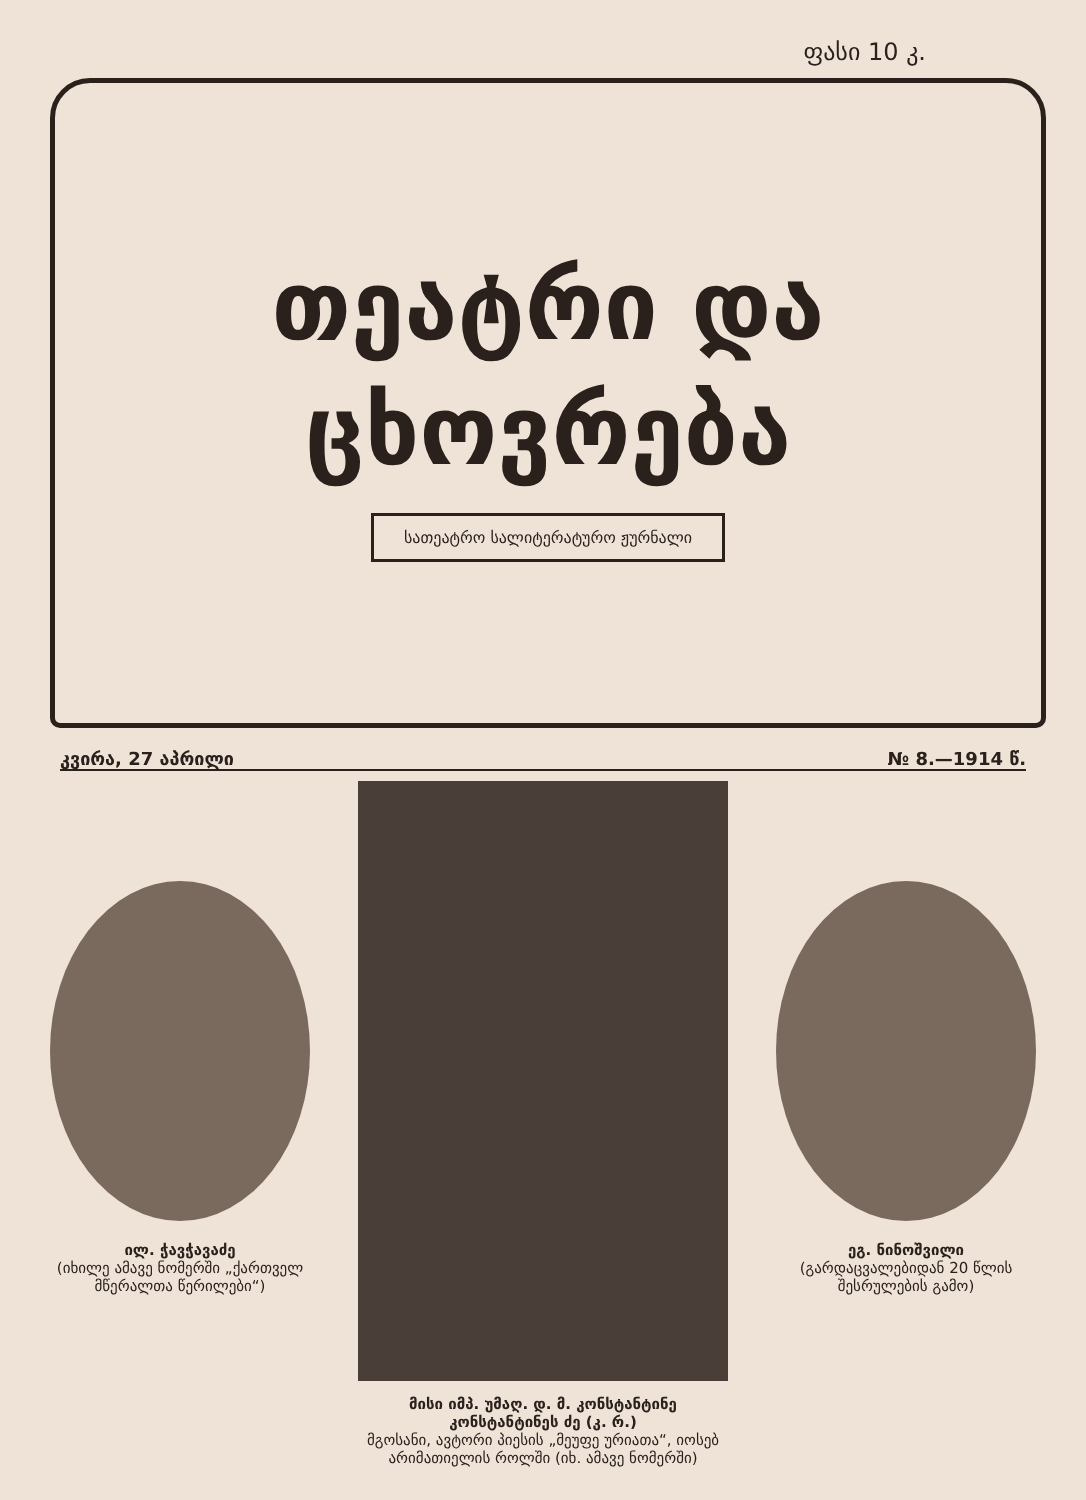ფასი 10 კ.
თეატრი და
ცხოვრება
სათეატრო სალიტერატურო ჟურნალი
კვირა, 27 აპრილი № 8.—1914 წ.
ილ. ჭავჭავაძე
(იხილე ამავე ნომერში „ქართველ მწერალთა წერილები“)
მისი იმპ. უმაღ. დ. მ. კონსტანტინე კონსტანტინეს ძე (კ. რ.)
მგოსანი, ავტორი პიესის „მეუფე ურიათა“, იოსებ არიმათიელის როლში (იხ. ამავე ნომერში)
ეგ. ნინოშვილი
(გარდაცვალებიდან 20 წლის შესრულების გამო)